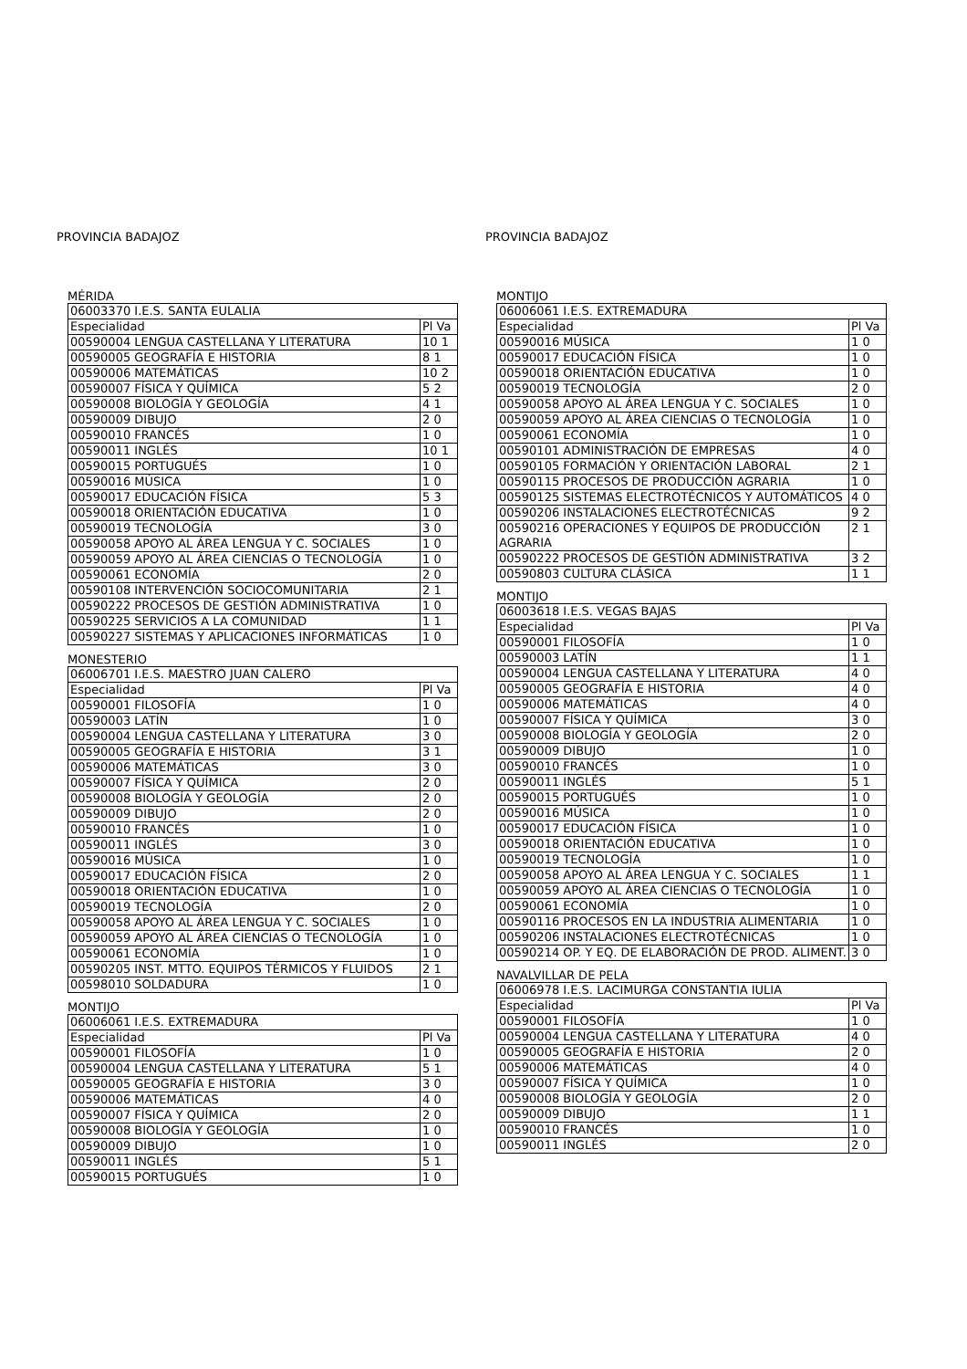PROVINCIA BADAJOZ
MÉRIDA
| 06003370 I.E.S. SANTA EULALIA | |
| Especialidad | Pl Va |
| 00590004 LENGUA CASTELLANA Y LITERATURA | 10 1 |
| 00590005 GEOGRAFÍA E HISTORIA | 8 1 |
| 00590006 MATEMÁTICAS | 10 2 |
| 00590007 FÍSICA Y QUÍMICA | 5 2 |
| 00590008 BIOLOGÍA Y GEOLOGÍA | 4 1 |
| 00590009 DIBUJO | 2 0 |
| 00590010 FRANCÉS | 1 0 |
| 00590011 INGLÉS | 10 1 |
| 00590015 PORTUGUÉS | 1 0 |
| 00590016 MÚSICA | 1 0 |
| 00590017 EDUCACIÓN FÍSICA | 5 3 |
| 00590018 ORIENTACIÓN EDUCATIVA | 1 0 |
| 00590019 TECNOLOGÍA | 3 0 |
| 00590058 APOYO AL ÁREA LENGUA Y C. SOCIALES | 1 0 |
| 00590059 APOYO AL ÁREA CIENCIAS O TECNOLOGÍA | 1 0 |
| 00590061 ECONOMÍA | 2 0 |
| 00590108 INTERVENCIÓN SOCIOCOMUNITARIA | 2 1 |
| 00590222 PROCESOS DE GESTIÓN ADMINISTRATIVA | 1 0 |
| 00590225 SERVICIOS A LA COMUNIDAD | 1 1 |
| 00590227 SISTEMAS Y APLICACIONES INFORMÁTICAS | 1 0 |
MONESTERIO
| 06006701 I.E.S. MAESTRO JUAN CALERO | |
| Especialidad | Pl Va |
| 00590001 FILOSOFÍA | 1 0 |
| 00590003 LATÍN | 1 0 |
| 00590004 LENGUA CASTELLANA Y LITERATURA | 3 0 |
| 00590005 GEOGRAFÍA E HISTORIA | 3 1 |
| 00590006 MATEMÁTICAS | 3 0 |
| 00590007 FÍSICA Y QUÍMICA | 2 0 |
| 00590008 BIOLOGÍA Y GEOLOGÍA | 2 0 |
| 00590009 DIBUJO | 2 0 |
| 00590010 FRANCÉS | 1 0 |
| 00590011 INGLÉS | 3 0 |
| 00590016 MÚSICA | 1 0 |
| 00590017 EDUCACIÓN FÍSICA | 2 0 |
| 00590018 ORIENTACIÓN EDUCATIVA | 1 0 |
| 00590019 TECNOLOGÍA | 2 0 |
| 00590058 APOYO AL ÁREA LENGUA Y C. SOCIALES | 1 0 |
| 00590059 APOYO AL ÁREA CIENCIAS O TECNOLOGÍA | 1 0 |
| 00590061 ECONOMÍA | 1 0 |
| 00590205 INST. MTTO. EQUIPOS TÉRMICOS Y FLUIDOS | 2 1 |
| 00598010 SOLDADURA | 1 0 |
MONTIJO
| 06006061 I.E.S. EXTREMADURA | |
| Especialidad | Pl Va |
| 00590001 FILOSOFÍA | 1 0 |
| 00590004 LENGUA CASTELLANA Y LITERATURA | 5 1 |
| 00590005 GEOGRAFÍA E HISTORIA | 3 0 |
| 00590006 MATEMÁTICAS | 4 0 |
| 00590007 FÍSICA Y QUÍMICA | 2 0 |
| 00590008 BIOLOGÍA Y GEOLOGÍA | 1 0 |
| 00590009 DIBUJO | 1 0 |
| 00590011 INGLÉS | 5 1 |
| 00590015 PORTUGUÉS | 1 0 |
PROVINCIA BADAJOZ
MONTIJO
| 06006061 I.E.S. EXTREMADURA | |
| Especialidad | Pl Va |
| 00590016 MÚSICA | 1 0 |
| 00590017 EDUCACIÓN FÍSICA | 1 0 |
| 00590018 ORIENTACIÓN EDUCATIVA | 1 0 |
| 00590019 TECNOLOGÍA | 2 0 |
| 00590058 APOYO AL ÁREA LENGUA Y C. SOCIALES | 1 0 |
| 00590059 APOYO AL ÁREA CIENCIAS O TECNOLOGÍA | 1 0 |
| 00590061 ECONOMÍA | 1 0 |
| 00590101 ADMINISTRACIÓN DE EMPRESAS | 4 0 |
| 00590105 FORMACIÓN Y ORIENTACIÓN LABORAL | 2 1 |
| 00590115 PROCESOS DE PRODUCCIÓN AGRARIA | 1 0 |
| 00590125 SISTEMAS ELECTROTÉCNICOS Y AUTOMÁTICOS | 4 0 |
| 00590206 INSTALACIONES ELECTROTÉCNICAS | 9 2 |
| 00590216 OPERACIONES Y EQUIPOS DE PRODUCCIÓN AGRARIA | 2 1 |
| 00590222 PROCESOS DE GESTIÓN ADMINISTRATIVA | 3 2 |
| 00590803 CULTURA CLÁSICA | 1 1 |
MONTIJO
| 06003618 I.E.S. VEGAS BAJAS | |
| Especialidad | Pl Va |
| 00590001 FILOSOFÍA | 1 0 |
| 00590003 LATÍN | 1 1 |
| 00590004 LENGUA CASTELLANA Y LITERATURA | 4 0 |
| 00590005 GEOGRAFÍA E HISTORIA | 4 0 |
| 00590006 MATEMÁTICAS | 4 0 |
| 00590007 FÍSICA Y QUÍMICA | 3 0 |
| 00590008 BIOLOGÍA Y GEOLOGÍA | 2 0 |
| 00590009 DIBUJO | 1 0 |
| 00590010 FRANCÉS | 1 0 |
| 00590011 INGLÉS | 5 1 |
| 00590015 PORTUGUÉS | 1 0 |
| 00590016 MÚSICA | 1 0 |
| 00590017 EDUCACIÓN FÍSICA | 1 0 |
| 00590018 ORIENTACIÓN EDUCATIVA | 1 0 |
| 00590019 TECNOLOGÍA | 1 0 |
| 00590058 APOYO AL ÁREA LENGUA Y C. SOCIALES | 1 1 |
| 00590059 APOYO AL ÁREA CIENCIAS O TECNOLOGÍA | 1 0 |
| 00590061 ECONOMÍA | 1 0 |
| 00590116 PROCESOS EN LA INDUSTRIA ALIMENTARIA | 1 0 |
| 00590206 INSTALACIONES ELECTROTÉCNICAS | 1 0 |
| 00590214 OP. Y EQ. DE ELABORACIÓN DE PROD. ALIMENT. | 3 0 |
NAVALVILLAR DE PELA
| 06006978 I.E.S. LACIMURGA CONSTANTIA IULIA | |
| Especialidad | Pl Va |
| 00590001 FILOSOFÍA | 1 0 |
| 00590004 LENGUA CASTELLANA Y LITERATURA | 4 0 |
| 00590005 GEOGRAFÍA E HISTORIA | 2 0 |
| 00590006 MATEMÁTICAS | 4 0 |
| 00590007 FÍSICA Y QUÍMICA | 1 0 |
| 00590008 BIOLOGÍA Y GEOLOGÍA | 2 0 |
| 00590009 DIBUJO | 1 1 |
| 00590010 FRANCÉS | 1 0 |
| 00590011 INGLÉS | 2 0 |